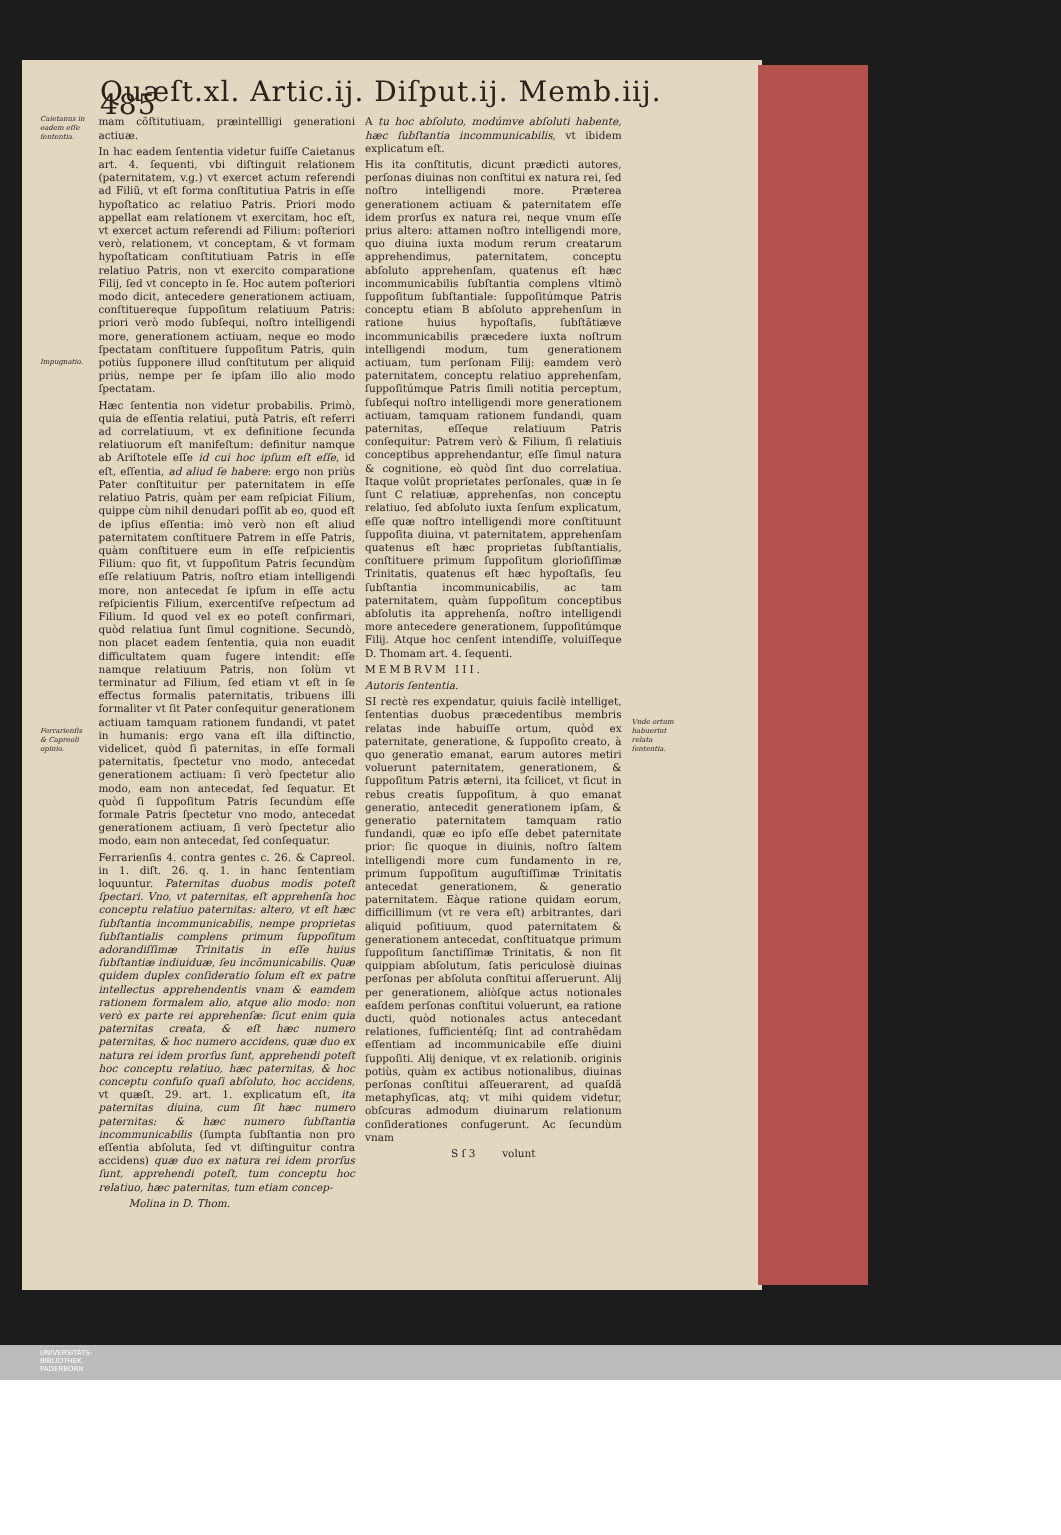Quæſt.xl. Artic.ij. Diſput.ij. Memb.iij. 485
Caietanus in eadem eſſe ſententia.
Impugnatio.
Ferrarienſis & Capreoli opinio.
mam cõſtitutiuam, præintellligi generationi actiuæ.
In hac eadem ſententia videtur fuiſſe Caietanus art. 4. ſequenti, vbi diſtinguit relationem (paternitatem, v.g.) vt exercet actum referendi ad Filiũ, vt eſt forma conſtitutiua Patris in eſſe hypoſtatico ac relatiuo Patris. Priori modo appellat eam relationem vt exercitam, hoc eſt, vt exercet actum referendi ad Filium: poſteriori verò, relationem, vt conceptam, & vt formam hypoſtaticam conſtitutiuam Patris in eſſe relatiuo Patris, non vt exercito comparatione Filij, ſed vt concepto in ſe. Hoc autem poſteriori modo dicit, antecedere generationem actiuam, conſtituereque ſuppoſitum relatiuum Patris: priori verò modo ſubſequi, noſtro intelligendi more, generationem actiuam, neque eo modo ſpectatam conſtituere ſuppoſitum Patris, quin potiùs ſupponere illud conſtitutum per aliquid priùs, nempe per ſe ipſam illo alio modo ſpectatam.
Hæc ſententia non videtur probabilis. Primò, quia de eſſentia relatiui, putà Patris, eſt referri ad correlatiuum, vt ex definitione ſecunda relatiuorum eſt manifeſtum: definitur namque ab Ariſtotele eſſe id cui hoc ipſum eſt eſſe, id eſt, eſſentia, ad aliud ſe habere: ergo non priùs Pater conſtituitur per paternitatem in eſſe relatiuo Patris, quàm per eam reſpiciat Filium, quippe cùm nihil denudari poſſit ab eo, quod eſt de ipſius eſſentia: imò verò non eſt aliud paternitatem conſtituere Patrem in eſſe Patris, quàm conſtituere eum in eſſe reſpicientis Filium: quo fit, vt ſuppoſitum Patris ſecundùm eſſe relatiuum Patris, noſtro etiam intelligendi more, non antecedat ſe ipſum in eſſe actu reſpicientis Filium, exercentiſve reſpectum ad Filium. Id quod vel ex eo poteſt confirmari, quòd relatiua ſunt ſimul cognitione. Secundò, non placet eadem ſententia, quia non euadit difficultatem quam fugere intendit: eſſe namque relatiuum Patris, non ſolùm vt terminatur ad Filium, ſed etiam vt eſt in ſe effectus formalis paternitatis, tribuens illi formaliter vt ſit Pater conſequitur generationem actiuam tamquam rationem fundandi, vt patet in humanis: ergo vana eſt illa diſtinctio, videlicet, quòd ſi paternitas, in eſſe formali paternitatis, ſpectetur vno modo, antecedat generationem actiuam: ſi verò ſpectetur alio modo, eam non antecedat, ſed ſequatur. Et quòd ſi ſuppoſitum Patris ſecundùm eſſe formale Patris ſpectetur vno modo, antecedat generationem actiuam, ſi verò ſpectetur alio modo, eam non antecedat, ſed conſequatur.
Ferrarienſis 4. contra gentes c. 26. & Capreol. in 1. diſt. 26. q. 1. in hanc ſententiam loquuntur. Paternitas duobus modis poteſt ſpectari. Vno, vt paternitas, eſt apprehenſa hoc conceptu relatiuo paternitas: altero, vt eſt hæc ſubſtantia incommunicabilis, nempe proprietas ſubſtantialis complens primum ſuppoſitum adorandiſſimæ Trinitatis in eſſe huius ſubſtantiæ indiuiduæ, ſeu incõmunicabilis. Quæ quidem duplex conſideratio ſolum eſt ex patre intellectus apprehendentis vnam & eamdem rationem formalem alio, atque alio modo: non verò ex parte rei apprehenſæ: ſicut enim quia paternitas creata, & eſt hæc numero paternitas, & hoc numero accidens, quæ duo ex natura rei idem prorſus ſunt, apprehendi poteſt hoc conceptu relatiuo, hæc paternitas, & hoc conceptu confuſo quaſi abſoluto, hoc accidens, vt quæſt. 29. art. 1. explicatum eſt, ita paternitas diuina, cum ſit hæc numero paternitas: & hæc numero ſubſtantia incommunicabilis (ſumpta ſubſtantia non pro eſſentia abſoluta, ſed vt diſtinguitur contra accidens) quæ duo ex natura rei idem prorſus ſunt, apprehendi poteſt, tum conceptu hoc relatiuo, hæc paternitas, tum etiam concep-
Molina in D. Thom.
A tu hoc abſoluto, modúmve abſoluti habente, hæc ſubſtantia incommunicabilis, vt ibidem explicatum eſt.
His ita conſtitutis, dicunt prædicti autores, perſonas diuinas non conſtitui ex natura rei, ſed noſtro intelligendi more. Præterea generationem actiuam & paternitatem eſſe idem prorſus ex natura rei, neque vnum eſſe prius altero: attamen noſtro intelligendi more, quo diuina iuxta modum rerum creatarum apprehendimus, paternitatem, conceptu abſoluto apprehenſam, quatenus eſt hæc incommunicabilis ſubſtantia complens vltimò ſuppoſitum ſubſtantiale: ſuppoſitúmque Patris conceptu etiam B abſoluto apprehenſum in ratione huius hypoſtaſis, ſubſtãtiæve incommunicabilis præcedere iuxta noſtrum intelligendi modum, tum generationem actiuam, tum perſonam Filij: eamdem verò paternitatem, conceptu relatiuo apprehenſam, ſuppoſitúmque Patris ſimili notitia perceptum, ſubſequi noſtro intelligendi more generationem actiuam, tamquam rationem fundandi, quam paternitas, eſſeque relatiuum Patris conſequitur: Patrem verò & Filium, ſi relatiuis conceptibus apprehendantur, eſſe ſimul natura & cognitione, eò quòd ſint duo correlatiua. Itaque volũt proprietates perſonales, quæ in ſe ſunt C relatiuæ, apprehenſas, non conceptu relatiuo, ſed abſoluto iuxta ſenſum explicatum, eſſe quæ noſtro intelligendi more conſtituunt ſuppoſita diuina, vt paternitatem, apprehenſam quatenus eſt hæc proprietas ſubſtantialis, conſtituere primum ſuppoſitum glorioſiſſimæ Trinitatis, quatenus eſt hæc hypoſtaſis, ſeu ſubſtantia incommunicabilis, ac tam paternitatem, quàm ſuppoſitum conceptibus abſolutis ita apprehenſa, noſtro intelligendi more antecedere generationem, ſuppoſitúmque Filij. Atque hoc cenſent intendiſſe, voluiſſeque D. Thomam art. 4. ſequenti.
MEMBRVM III.
Autoris ſententia.
SI rectè res expendatur, quiuis facilè intelliget, ſententias duobus præcedentibus membris relatas inde habuiſſe ortum, quòd ex paternitate, generatione, & ſuppoſito creato, à quo generatio emanat, earum autores metiri voluerunt paternitatem, generationem, & ſuppoſitum Patris æterni, ita ſcilicet, vt ſicut in rebus creatis ſuppoſitum, à quo emanat generatio, antecedit generationem ipſam, & generatio paternitatem tamquam ratio fundandi, quæ eo ipſo eſſe debet paternitate prior: ſic quoque in diuinis, noſtro ſaltem intelligendi more cum fundamento in re, primum ſuppoſitum auguſtiſſimæ Trinitatis antecedat generationem, & generatio paternitatem. Eàque ratione quidam eorum, difficillimum (vt re vera eſt) arbitrantes, dari aliquid poſitiuum, quod paternitatem & generationem antecedat, conſtituatque primum ſuppoſitum ſanctiſſimæ Trinitatis, & non ſit quippiam abſolutum, ſatis periculosè diuinas perſonas per abſoluta conſtitui aſſeruerunt. Alij per generationem, aliòſque actus notionales eaſdem perſonas conſtitui voluerunt, ea ratione ducti, quòd notionales actus antecedant relationes, ſufficientéſq; ſint ad contrahẽdam eſſentiam ad incommunicabile eſſe diuini ſuppoſiti. Alij denique, vt ex relationib. originis potiùs, quàm ex actibus notionalibus, diuinas perſonas conſtitui aſſeuerarent, ad quaſdã metaphyſicas, atq; vt mihi quidem videtur, obſcuras admodum diuinarum relationum conſiderationes confugerunt. Ac ſecundùm vnam
S ſ 3 volunt
Vnde ortum habuerint relata ſententia.
UNIVERSITÄTS-
BIBLIOTHEK
PADERBORN